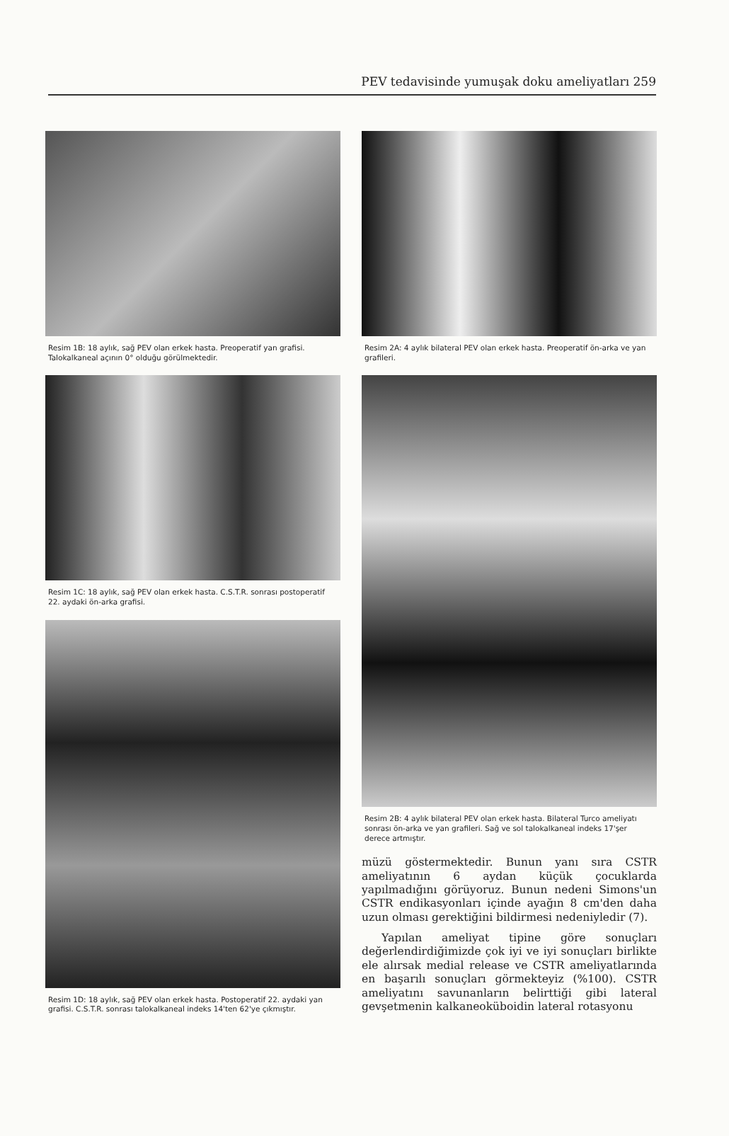PEV tedavisinde yumuşak doku ameliyatları 259
Resim 1B: 18 aylık, sağ PEV olan erkek hasta. Preoperatif yan grafisi. Talokalkaneal açının 0° olduğu görülmektedir.
Resim 1C: 18 aylık, sağ PEV olan erkek hasta. C.S.T.R. sonrası postoperatif 22. aydaki ön-arka grafisi.
Resim 1D: 18 aylık, sağ PEV olan erkek hasta. Postoperatif 22. aydaki yan grafisi. C.S.T.R. sonrası talokalkaneal indeks 14'ten 62'ye çıkmıştır.
Resim 2A: 4 aylık bilateral PEV olan erkek hasta. Preoperatif ön-arka ve yan grafileri.
Resim 2B: 4 aylık bilateral PEV olan erkek hasta. Bilateral Turco ameliyatı sonrası ön-arka ve yan grafileri. Sağ ve sol talokalkaneal indeks 17'şer derece artmıştır.
müzü göstermektedir. Bunun yanı sıra CSTR ameliyatının 6 aydan küçük çocuklarda yapılmadığını görüyoruz. Bunun nedeni Simons'un CSTR endikasyonları içinde ayağın 8 cm'den daha uzun olması gerektiğini bildirmesi nedeniyledir (7).
Yapılan ameliyat tipine göre sonuçları değerlendirdiğimizde çok iyi ve iyi sonuçları birlikte ele alırsak medial release ve CSTR ameliyatlarında en başarılı sonuçları görmekteyiz (%100). CSTR ameliyatını savunanların belirttiği gibi lateral gevşetmenin kalkaneoküboidin lateral rotasyonu